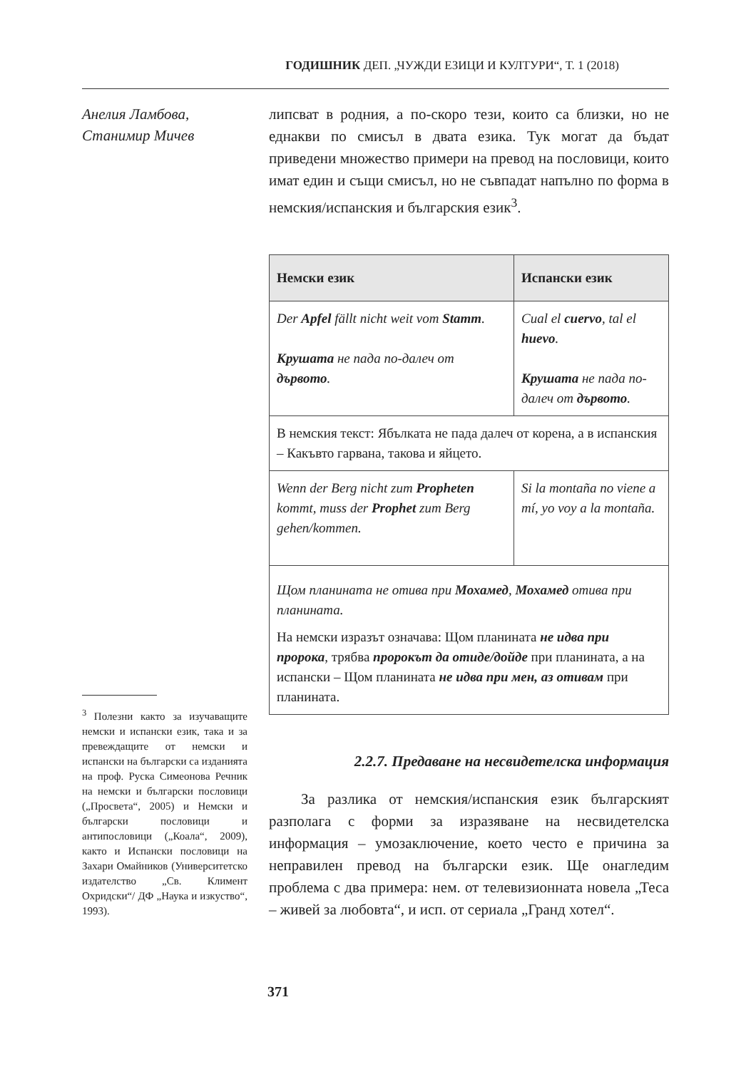ГОДИШНИК ДЕП. „ЧУЖДИ ЕЗИЦИ И КУЛТУРИ“, Т. 1 (2018)
Анелия Ламбова,
Станимир Мичев
<sup>3</sup> Полезни както за изучаващите немски и испански език, така и за превеждащите от немски и испански на български са изданията на проф. Руска Симеонова Речник на немски и български пословици („Просвета“, 2005) и Немски и български пословици и антипословици („Коала“, 2009), както и Испански пословици на Захари Омайников (Университетско издателство „Св. Климент Охридски“/ ДФ „Наука и изкуство“, 1993).
липсват в родния, а по-скоро тези, които са близки, но не еднакви по смисъл в двата езика. Тук могат да бъдат приведени множество примери на превод на пословици, които имат един и същи смисъл, но не съвпадат напълно по форма в немския/испанския и българския език<sup>3</sup>.
| Немски език | Испански език |
| --- | --- |
| Der Apfel fällt nicht weit vom Stamm . Крушата не пада по-далеч от дървото . | Cual el cuervo , tal el huevo . Крушата не пада по-далеч от дървото . |
| В немския текст: Ябълката не пада далеч от корена, а в испанския – Какъвто гарвана, такова и яйцето. | |
| Wenn der Berg nicht zum Propheten kommt, muss der Prophet zum Berg gehen/kommen. | Si la montaña no viene a mí, yo voy a la montaña. |
| Щом планината не отива при Мохамед , Мохамед отива при планината. На немски изразът означава: Щом планината не идва при пророка , трябва пророкът да отиде/дойде при планината, а на испански – Щом планината не идва при мен, аз отивам при планината. | |
2.2.7. Предаване на несвидетелска информация
За разлика от немския/испанския език българският разполага с форми за изразяване на несвидетелска информация – умозаключение, което често е причина за неправилен превод на български език. Ще онагледим проблема с два примера: нем. от телевизионната новела „Теса – живей за любовта“, и исп. от сериала „Гранд хотел“.
371